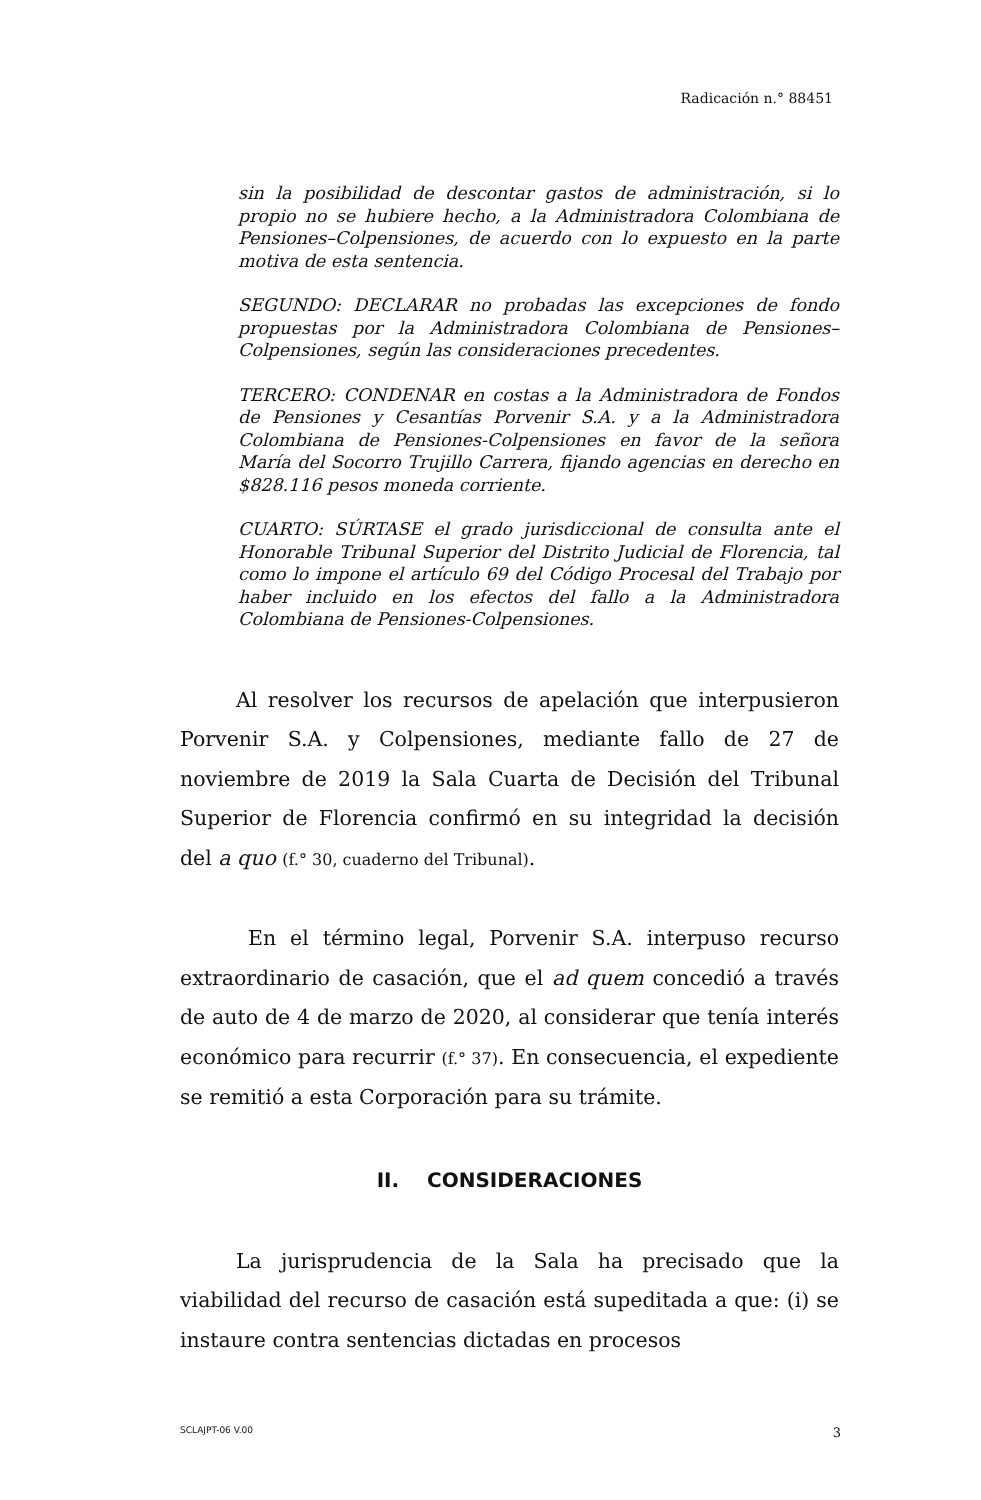Radicación n.° 88451
sin la posibilidad de descontar gastos de administración, si lo propio no se hubiere hecho, a la Administradora Colombiana de Pensiones–Colpensiones, de acuerdo con lo expuesto en la parte motiva de esta sentencia.
SEGUNDO: DECLARAR no probadas las excepciones de fondo propuestas por la Administradora Colombiana de Pensiones–Colpensiones, según las consideraciones precedentes.
TERCERO: CONDENAR en costas a la Administradora de Fondos de Pensiones y Cesantías Porvenir S.A. y a la Administradora Colombiana de Pensiones-Colpensiones en favor de la señora María del Socorro Trujillo Carrera, fijando agencias en derecho en $828.116 pesos moneda corriente.
CUARTO: SÚRTASE el grado jurisdiccional de consulta ante el Honorable Tribunal Superior del Distrito Judicial de Florencia, tal como lo impone el artículo 69 del Código Procesal del Trabajo por haber incluido en los efectos del fallo a la Administradora Colombiana de Pensiones-Colpensiones.
Al resolver los recursos de apelación que interpusieron Porvenir S.A. y Colpensiones, mediante fallo de 27 de noviembre de 2019 la Sala Cuarta de Decisión del Tribunal Superior de Florencia confirmó en su integridad la decisión del a quo (f.° 30, cuaderno del Tribunal).
En el término legal, Porvenir S.A. interpuso recurso extraordinario de casación, que el ad quem concedió a través de auto de 4 de marzo de 2020, al considerar que tenía interés económico para recurrir (f.° 37). En consecuencia, el expediente se remitió a esta Corporación para su trámite.
II. CONSIDERACIONES
La jurisprudencia de la Sala ha precisado que la viabilidad del recurso de casación está supeditada a que: (i) se instaure contra sentencias dictadas en procesos
SCLAJPT-06 V.00 3